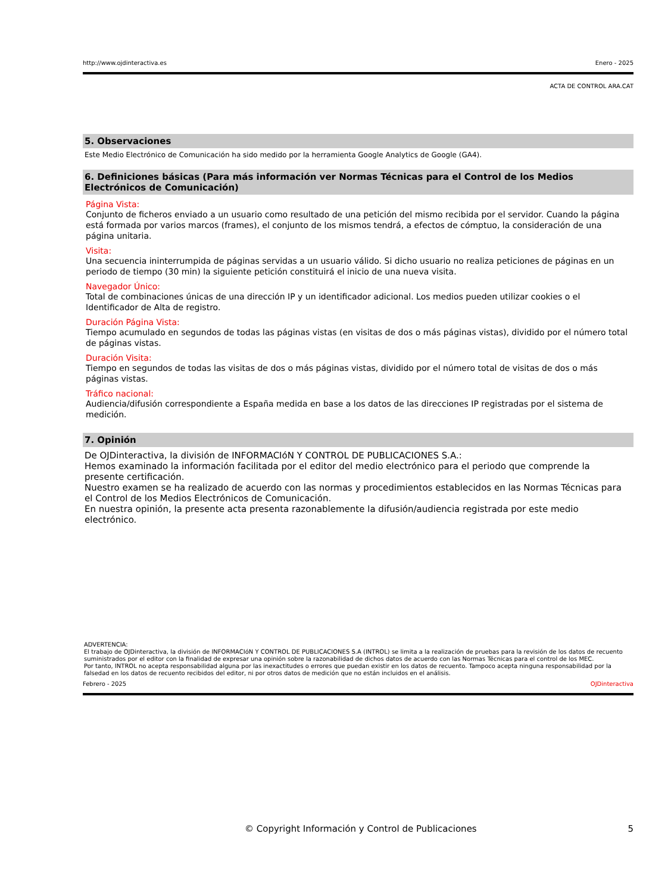http://www.ojdinteractiva.es Enero - 2025
ACTA DE CONTROL ARA.CAT
5. Observaciones
Este Medio Electrónico de Comunicación ha sido medido por la herramienta Google Analytics de Google (GA4).
6. Definiciones básicas (Para más información ver Normas Técnicas para el Control de los Medios Electrónicos de Comunicación)
Página Vista:
Conjunto de ficheros enviado a un usuario como resultado de una petición del mismo recibida por el servidor. Cuando la página está formada por varios marcos (frames), el conjunto de los mismos tendrá, a efectos de cómptuo, la consideración de una página unitaria.
Visita:
Una secuencia ininterrumpida de páginas servidas a un usuario válido. Si dicho usuario no realiza peticiones de páginas en un periodo de tiempo (30 min) la siguiente petición constituirá el inicio de una nueva visita.
Navegador Único:
Total de combinaciones únicas de una dirección IP y un identificador adicional. Los medios pueden utilizar cookies o el Identificador de Alta de registro.
Duración Página Vista:
Tiempo acumulado en segundos de todas las páginas vistas (en visitas de dos o más páginas vistas), dividido por el número total de páginas vistas.
Duración Visita:
Tiempo en segundos de todas las visitas de dos o más páginas vistas, dividido por el número total de visitas de dos o más páginas vistas.
Tráfico nacional:
Audiencia/difusión correspondiente a España medida en base a los datos de las direcciones IP registradas por el sistema de medición.
7. Opinión
De OJDinteractiva, la división de INFORMACIóN Y CONTROL DE PUBLICACIONES S.A.:
Hemos examinado la información facilitada por el editor del medio electrónico para el periodo que comprende la presente certificación.
Nuestro examen se ha realizado de acuerdo con las normas y procedimientos establecidos en las Normas Técnicas para el Control de los Medios Electrónicos de Comunicación.
En nuestra opinión, la presente acta presenta razonablemente la difusión/audiencia registrada por este medio electrónico.
ADVERTENCIA:
El trabajo de OJDinteractiva, la división de INFORMACIóN Y CONTROL DE PUBLICACIONES S.A (INTROL) se limita a la realización de pruebas para la revisión de los datos de recuento suministrados por el editor con la finalidad de expresar una opinión sobre la razonabilidad de dichos datos de acuerdo con las Normas Técnicas para el control de los MEC.
Por tanto, INTROL no acepta responsabilidad alguna por las inexactitudes o errores que puedan existir en los datos de recuento. Tampoco acepta ninguna responsabilidad por la falsedad en los datos de recuento recibidos del editor, ni por otros datos de medición que no están incluidos en el análisis.
Febrero - 2025 OJDinteractiva
© Copyright Información y Control de Publicaciones 5